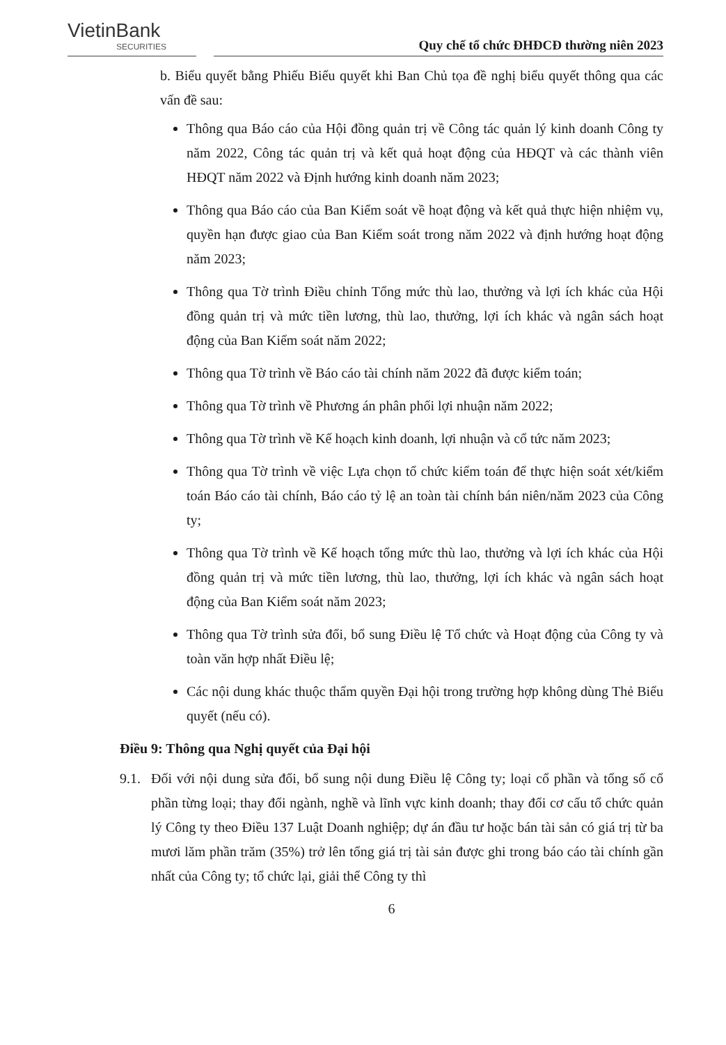VietinBank
SECURITIES
Quy chế tổ chức ĐHĐCĐ thường niên 2023
b. Biểu quyết bằng Phiếu Biểu quyết khi Ban Chủ tọa đề nghị biểu quyết thông qua các vấn đề sau:
Thông qua Báo cáo của Hội đồng quản trị về Công tác quản lý kinh doanh Công ty năm 2022, Công tác quản trị và kết quả hoạt động của HĐQT và các thành viên HĐQT năm 2022 và Định hướng kinh doanh năm 2023;
Thông qua Báo cáo của Ban Kiểm soát về hoạt động và kết quả thực hiện nhiệm vụ, quyền hạn được giao của Ban Kiểm soát trong năm 2022 và định hướng hoạt động năm 2023;
Thông qua Tờ trình Điều chỉnh Tổng mức thù lao, thưởng và lợi ích khác của Hội đồng quản trị và mức tiền lương, thù lao, thưởng, lợi ích khác và ngân sách hoạt động của Ban Kiểm soát năm 2022;
Thông qua Tờ trình về Báo cáo tài chính năm 2022 đã được kiểm toán;
Thông qua Tờ trình về Phương án phân phối lợi nhuận năm 2022;
Thông qua Tờ trình về Kế hoạch kinh doanh, lợi nhuận và cổ tức năm 2023;
Thông qua Tờ trình về việc Lựa chọn tổ chức kiểm toán để thực hiện soát xét/kiểm toán Báo cáo tài chính, Báo cáo tỷ lệ an toàn tài chính bán niên/năm 2023 của Công ty;
Thông qua Tờ trình về Kế hoạch tổng mức thù lao, thưởng và lợi ích khác của Hội đồng quản trị và mức tiền lương, thù lao, thưởng, lợi ích khác và ngân sách hoạt động của Ban Kiểm soát năm 2023;
Thông qua Tờ trình sửa đổi, bổ sung Điều lệ Tổ chức và Hoạt động của Công ty và toàn văn hợp nhất Điều lệ;
Các nội dung khác thuộc thẩm quyền Đại hội trong trường hợp không dùng Thẻ Biểu quyết (nếu có).
Điều 9: Thông qua Nghị quyết của Đại hội
9.1.
Đối với nội dung sửa đổi, bổ sung nội dung Điều lệ Công ty; loại cổ phần và tổng số cổ phần từng loại; thay đổi ngành, nghề và lĩnh vực kinh doanh; thay đổi cơ cấu tổ chức quản lý Công ty theo Điều 137 Luật Doanh nghiệp; dự án đầu tư hoặc bán tài sản có giá trị từ ba mươi lăm phần trăm (35%) trở lên tổng giá trị tài sản được ghi trong báo cáo tài chính gần nhất của Công ty; tổ chức lại, giải thể Công ty thì
6